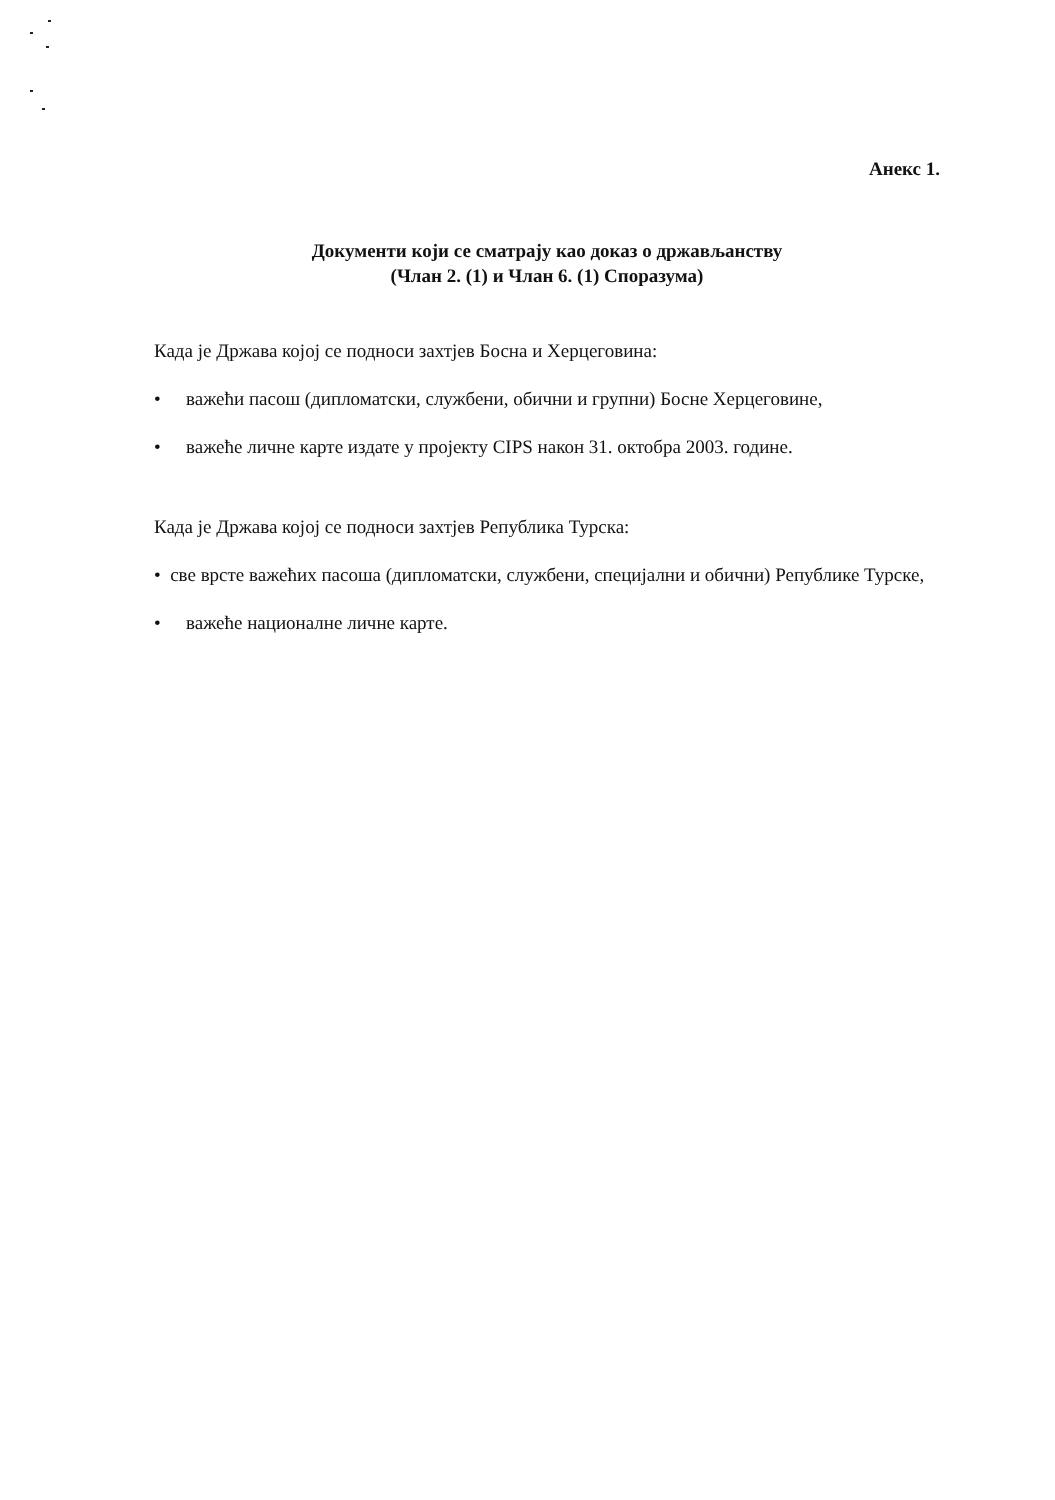Анекс 1.
Документи који се сматрају као доказ о држављанству
(Члан 2. (1) и Члан 6. (1) Споразума)
Када је Држава којој се подноси захтјев Босна и Херцеговина:
• важећи пасош (дипломатски, службени, обични и групни) Босне Херцеговине,
• важеће личне карте издате у пројекту CIPS након 31. октобра 2003. године.
Када је Држава којој се подноси захтјев Република Турска:
• све врсте важећих пасоша (дипломатски, службени, специјални и обични) Републике Турске,
• важеће националне личне карте.